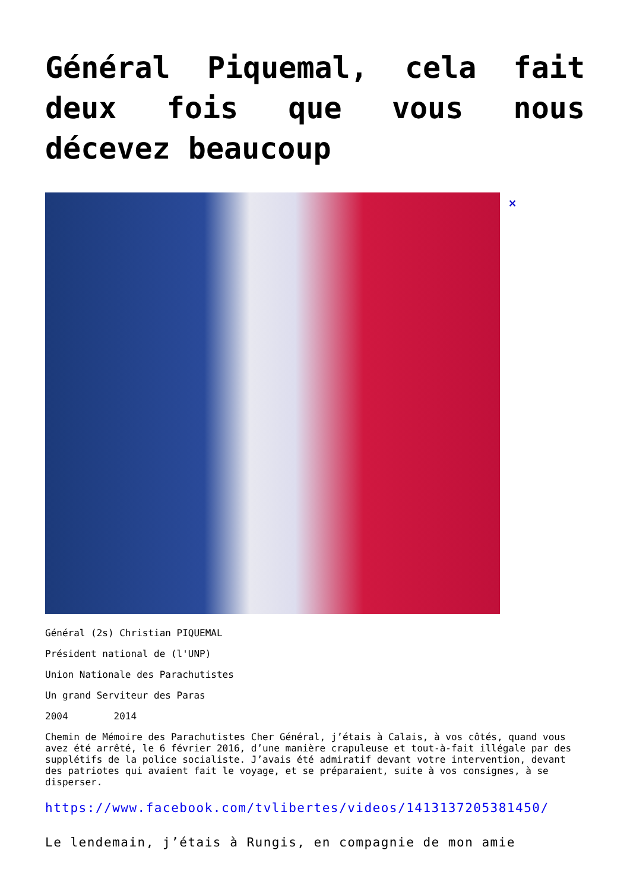Général Piquemal, cela fait deux fois que vous nous décevez beaucoup
×
Général (2s) Christian PIQUEMAL
Président national de (l'UNP)
Union Nationale des Parachutistes
Un grand Serviteur des Paras
2004 2014
Chemin de Mémoire des Parachutistes Cher Général, j’étais à Calais, à vos côtés, quand vous avez été arrêté, le 6 février 2016, d’une manière crapuleuse et tout-à-fait illégale par des supplétifs de la police socialiste. J’avais été admiratif devant votre intervention, devant des patriotes qui avaient fait le voyage, et se préparaient, suite à vos consignes, à se disperser.
https://www.facebook.com/tvlibertes/videos/1413137205381450/
Le lendemain, j’étais à Rungis, en compagnie de mon amie